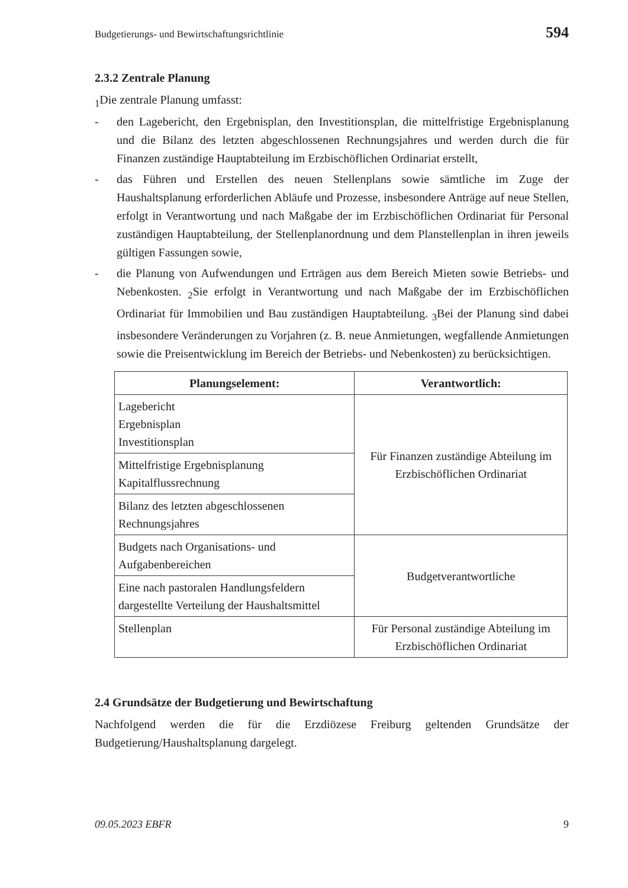Budgetierungs- und Bewirtschaftungsrichtlinie 594
2.3.2 Zentrale Planung
<sub>1</sub>Die zentrale Planung umfasst:
- den Lagebericht, den Ergebnisplan, den Investitionsplan, die mittelfristige Ergebnisplanung und die Bilanz des letzten abgeschlossenen Rechnungsjahres und werden durch die für Finanzen zuständige Hauptabteilung im Erzbischöflichen Ordinariat erstellt,
- das Führen und Erstellen des neuen Stellenplans sowie sämtliche im Zuge der Haushaltsplanung erforderlichen Abläufe und Prozesse, insbesondere Anträge auf neue Stellen, erfolgt in Verantwortung und nach Maßgabe der im Erzbischöflichen Ordinariat für Personal zuständigen Hauptabteilung, der Stellenplanordnung und dem Planstellenplan in ihren jeweils gültigen Fassungen sowie,
- die Planung von Aufwendungen und Erträgen aus dem Bereich Mieten sowie Betriebs- und Nebenkosten. <sub>2</sub>Sie erfolgt in Verantwortung und nach Maßgabe der im Erzbischöflichen Ordinariat für Immobilien und Bau zuständigen Hauptabteilung. <sub>3</sub>Bei der Planung sind dabei insbesondere Veränderungen zu Vorjahren (z. B. neue Anmietungen, wegfallende Anmietungen sowie die Preisentwicklung im Bereich der Betriebs- und Nebenkosten) zu berücksichtigen.
| Planungselement: | Verantwortlich: |
| --- | --- |
| Lagebericht Ergebnisplan Investitionsplan | Für Finanzen zuständige Abteilung im Erzbischöflichen Ordinariat |
| Mittelfristige Ergebnisplanung Kapitalflussrechnung | |
| Bilanz des letzten abgeschlossenen Rechnungsjahres | |
| Budgets nach Organisations- und Aufgabenbereichen | Budgetverantwortliche |
| Eine nach pastoralen Handlungsfeldern dargestellte Verteilung der Haushaltsmittel | |
| Stellenplan | Für Personal zuständige Abteilung im Erzbischöflichen Ordinariat |
2.4 Grundsätze der Budgetierung und Bewirtschaftung
Nachfolgend werden die für die Erzdiözese Freiburg geltenden Grundsätze der Budgetierung/Haushaltsplanung dargelegt.
09.05.2023 EBFR 9